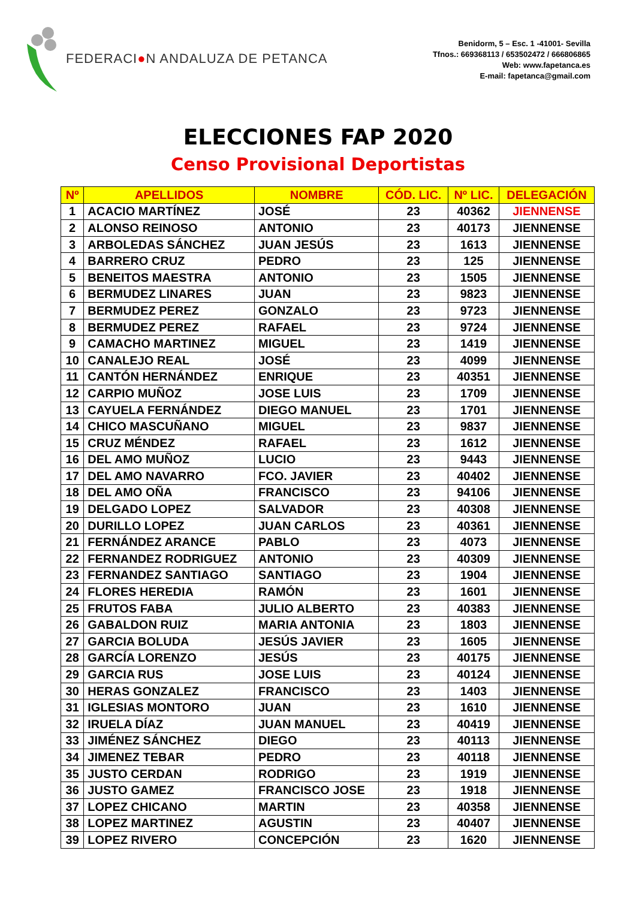FEDERACI ● N ANDALUZA DE PETANCA
Benidorm, 5 – Esc. 1 -41001- Sevilla
Tfnos.: 669368113 / 653502472 / 666806865
Web: www.fapetanca.es
E-mail: fapetanca@gmail.com
ELECCIONES FAP 2020
Censo Provisional Deportistas
| Nº | APELLIDOS | NOMBRE | CÓD. LIC. | Nº LIC. | DELEGACIÓN |
| --- | --- | --- | --- | --- | --- |
| 1 | ACACIO MARTÍNEZ | JOSÉ | 23 | 40362 | JIENNENSE |
| 2 | ALONSO REINOSO | ANTONIO | 23 | 40173 | JIENNENSE |
| 3 | ARBOLEDAS SÁNCHEZ | JUAN JESÚS | 23 | 1613 | JIENNENSE |
| 4 | BARRERO CRUZ | PEDRO | 23 | 125 | JIENNENSE |
| 5 | BENEITOS MAESTRA | ANTONIO | 23 | 1505 | JIENNENSE |
| 6 | BERMUDEZ LINARES | JUAN | 23 | 9823 | JIENNENSE |
| 7 | BERMUDEZ PEREZ | GONZALO | 23 | 9723 | JIENNENSE |
| 8 | BERMUDEZ PEREZ | RAFAEL | 23 | 9724 | JIENNENSE |
| 9 | CAMACHO MARTINEZ | MIGUEL | 23 | 1419 | JIENNENSE |
| 10 | CANALEJO REAL | JOSÉ | 23 | 4099 | JIENNENSE |
| 11 | CANTÓN HERNÁNDEZ | ENRIQUE | 23 | 40351 | JIENNENSE |
| 12 | CARPIO MUÑOZ | JOSE LUIS | 23 | 1709 | JIENNENSE |
| 13 | CAYUELA FERNÁNDEZ | DIEGO MANUEL | 23 | 1701 | JIENNENSE |
| 14 | CHICO MASCUÑANO | MIGUEL | 23 | 9837 | JIENNENSE |
| 15 | CRUZ MÉNDEZ | RAFAEL | 23 | 1612 | JIENNENSE |
| 16 | DEL AMO MUÑOZ | LUCIO | 23 | 9443 | JIENNENSE |
| 17 | DEL AMO NAVARRO | FCO. JAVIER | 23 | 40402 | JIENNENSE |
| 18 | DEL AMO OÑA | FRANCISCO | 23 | 94106 | JIENNENSE |
| 19 | DELGADO LOPEZ | SALVADOR | 23 | 40308 | JIENNENSE |
| 20 | DURILLO LOPEZ | JUAN CARLOS | 23 | 40361 | JIENNENSE |
| 21 | FERNÁNDEZ ARANCE | PABLO | 23 | 4073 | JIENNENSE |
| 22 | FERNANDEZ RODRIGUEZ | ANTONIO | 23 | 40309 | JIENNENSE |
| 23 | FERNANDEZ SANTIAGO | SANTIAGO | 23 | 1904 | JIENNENSE |
| 24 | FLORES HEREDIA | RAMÓN | 23 | 1601 | JIENNENSE |
| 25 | FRUTOS FABA | JULIO ALBERTO | 23 | 40383 | JIENNENSE |
| 26 | GABALDON RUIZ | MARIA ANTONIA | 23 | 1803 | JIENNENSE |
| 27 | GARCIA BOLUDA | JESÚS JAVIER | 23 | 1605 | JIENNENSE |
| 28 | GARCÍA LORENZO | JESÚS | 23 | 40175 | JIENNENSE |
| 29 | GARCIA RUS | JOSE LUIS | 23 | 40124 | JIENNENSE |
| 30 | HERAS GONZALEZ | FRANCISCO | 23 | 1403 | JIENNENSE |
| 31 | IGLESIAS MONTORO | JUAN | 23 | 1610 | JIENNENSE |
| 32 | IRUELA DÍAZ | JUAN MANUEL | 23 | 40419 | JIENNENSE |
| 33 | JIMÉNEZ SÁNCHEZ | DIEGO | 23 | 40113 | JIENNENSE |
| 34 | JIMENEZ TEBAR | PEDRO | 23 | 40118 | JIENNENSE |
| 35 | JUSTO CERDAN | RODRIGO | 23 | 1919 | JIENNENSE |
| 36 | JUSTO GAMEZ | FRANCISCO JOSE | 23 | 1918 | JIENNENSE |
| 37 | LOPEZ CHICANO | MARTIN | 23 | 40358 | JIENNENSE |
| 38 | LOPEZ MARTINEZ | AGUSTIN | 23 | 40407 | JIENNENSE |
| 39 | LOPEZ RIVERO | CONCEPCIÓN | 23 | 1620 | JIENNENSE |